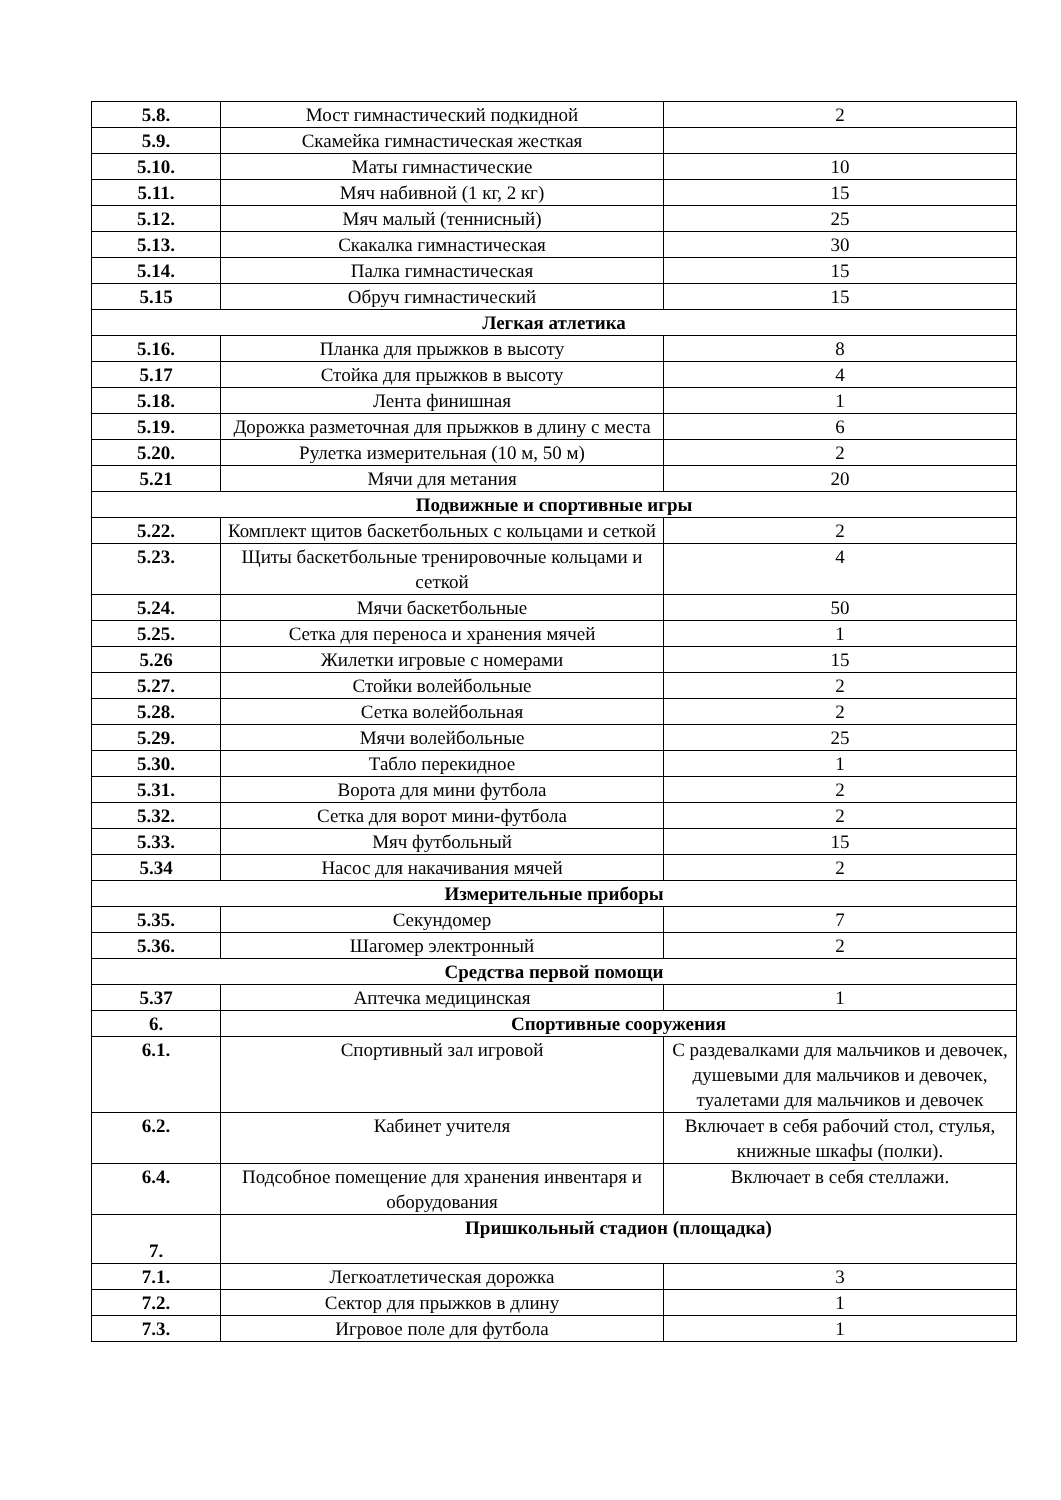| 5.8. | Мост гимнастический подкидной | 2 |
| 5.9. | Скамейка гимнастическая жесткая | |
| 5.10. | Маты гимнастические | 10 |
| 5.11. | Мяч набивной (1 кг, 2 кг) | 15 |
| 5.12. | Мяч малый (теннисный) | 25 |
| 5.13. | Скакалка гимнастическая | 30 |
| 5.14. | Палка гимнастическая | 15 |
| 5.15 | Обруч гимнастический | 15 |
| Легкая атлетика | | |
| 5.16. | Планка для прыжков в высоту | 8 |
| 5.17 | Стойка для прыжков в высоту | 4 |
| 5.18. | Лента финишная | 1 |
| 5.19. | Дорожка разметочная для прыжков в длину с места | 6 |
| 5.20. | Рулетка измерительная (10 м, 50 м) | 2 |
| 5.21 | Мячи для метания | 20 |
| Подвижные и спортивные игры | | |
| 5.22. | Комплект щитов баскетбольных с кольцами и сеткой | 2 |
| 5.23. | Щиты баскетбольные тренировочные кольцами и сеткой | 4 |
| 5.24. | Мячи баскетбольные | 50 |
| 5.25. | Сетка для переноса и хранения мячей | 1 |
| 5.26 | Жилетки игровые с номерами | 15 |
| 5.27. | Стойки волейбольные | 2 |
| 5.28. | Сетка волейбольная | 2 |
| 5.29. | Мячи волейбольные | 25 |
| 5.30. | Табло перекидное | 1 |
| 5.31. | Ворота для мини футбола | 2 |
| 5.32. | Сетка для ворот мини-футбола | 2 |
| 5.33. | Мяч футбольный | 15 |
| 5.34 | Насос для накачивания мячей | 2 |
| Измерительные приборы | | |
| 5.35. | Секундомер | 7 |
| 5.36. | Шагомер электронный | 2 |
| Средства первой помощи | | |
| 5.37 | Аптечка медицинская | 1 |
| 6. | Спортивные сооружения | |
| 6.1. | Спортивный зал игровой | С раздевалками для мальчиков и девочек, душевыми для мальчиков и девочек, туалетами для мальчиков и девочек |
| 6.2. | Кабинет учителя | Включает в себя рабочий стол, стулья, книжные шкафы (полки). |
| 6.4. | Подсобное помещение для хранения инвентаря и оборудования | Включает в себя стеллажи. |
| 7. | Пришкольный стадион (площадка) | |
| 7.1. | Легкоатлетическая дорожка | 3 |
| 7.2. | Сектор для прыжков в длину | 1 |
| 7.3. | Игровое поле для футбола | 1 |